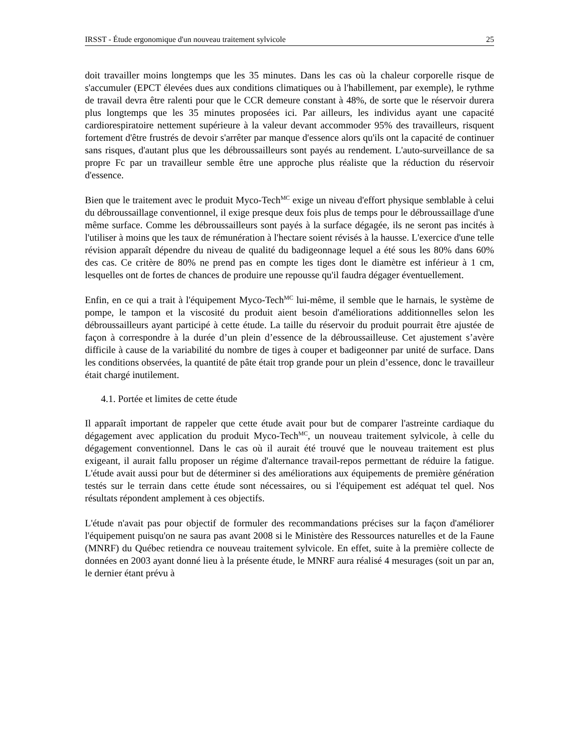IRSST - Étude ergonomique d'un nouveau traitement sylvicole 25
doit travailler moins longtemps que les 35 minutes. Dans les cas où la chaleur corporelle risque de s'accumuler (EPCT élevées dues aux conditions climatiques ou à l'habillement, par exemple), le rythme de travail devra être ralenti pour que le CCR demeure constant à 48%, de sorte que le réservoir durera plus longtemps que les 35 minutes proposées ici. Par ailleurs, les individus ayant une capacité cardiorespiratoire nettement supérieure à la valeur devant accommoder 95% des travailleurs, risquent fortement d'être frustrés de devoir s'arrêter par manque d'essence alors qu'ils ont la capacité de continuer sans risques, d'autant plus que les débroussailleurs sont payés au rendement. L'auto-surveillance de sa propre Fc par un travailleur semble être une approche plus réaliste que la réduction du réservoir d'essence.
Bien que le traitement avec le produit Myco-Tech<sup>MC</sup> exige un niveau d'effort physique semblable à celui du débroussaillage conventionnel, il exige presque deux fois plus de temps pour le débroussaillage d'une même surface. Comme les débroussailleurs sont payés à la surface dégagée, ils ne seront pas incités à l'utiliser à moins que les taux de rémunération à l'hectare soient révisés à la hausse. L'exercice d'une telle révision apparaît dépendre du niveau de qualité du badigeonnage lequel a été sous les 80% dans 60% des cas. Ce critère de 80% ne prend pas en compte les tiges dont le diamètre est inférieur à 1 cm, lesquelles ont de fortes de chances de produire une repousse qu'il faudra dégager éventuellement.
Enfin, en ce qui a trait à l'équipement Myco-Tech<sup>MC</sup> lui-même, il semble que le harnais, le système de pompe, le tampon et la viscosité du produit aient besoin d'améliorations additionnelles selon les débroussailleurs ayant participé à cette étude. La taille du réservoir du produit pourrait être ajustée de façon à correspondre à la durée d’un plein d’essence de la débroussailleuse. Cet ajustement s’avère difficile à cause de la variabilité du nombre de tiges à couper et badigeonner par unité de surface. Dans les conditions observées, la quantité de pâte était trop grande pour un plein d’essence, donc le travailleur était chargé inutilement.
4.1. Portée et limites de cette étude
Il apparaît important de rappeler que cette étude avait pour but de comparer l'astreinte cardiaque du dégagement avec application du produit Myco-Tech<sup>MC</sup>, un nouveau traitement sylvicole, à celle du dégagement conventionnel. Dans le cas où il aurait été trouvé que le nouveau traitement est plus exigeant, il aurait fallu proposer un régime d'alternance travail-repos permettant de réduire la fatigue. L'étude avait aussi pour but de déterminer si des améliorations aux équipements de première génération testés sur le terrain dans cette étude sont nécessaires, ou si l'équipement est adéquat tel quel. Nos résultats répondent amplement à ces objectifs.
L'étude n'avait pas pour objectif de formuler des recommandations précises sur la façon d'améliorer l'équipement puisqu'on ne saura pas avant 2008 si le Ministère des Ressources naturelles et de la Faune (MNRF) du Québec retiendra ce nouveau traitement sylvicole. En effet, suite à la première collecte de données en 2003 ayant donné lieu à la présente étude, le MNRF aura réalisé 4 mesurages (soit un par an, le dernier étant prévu à